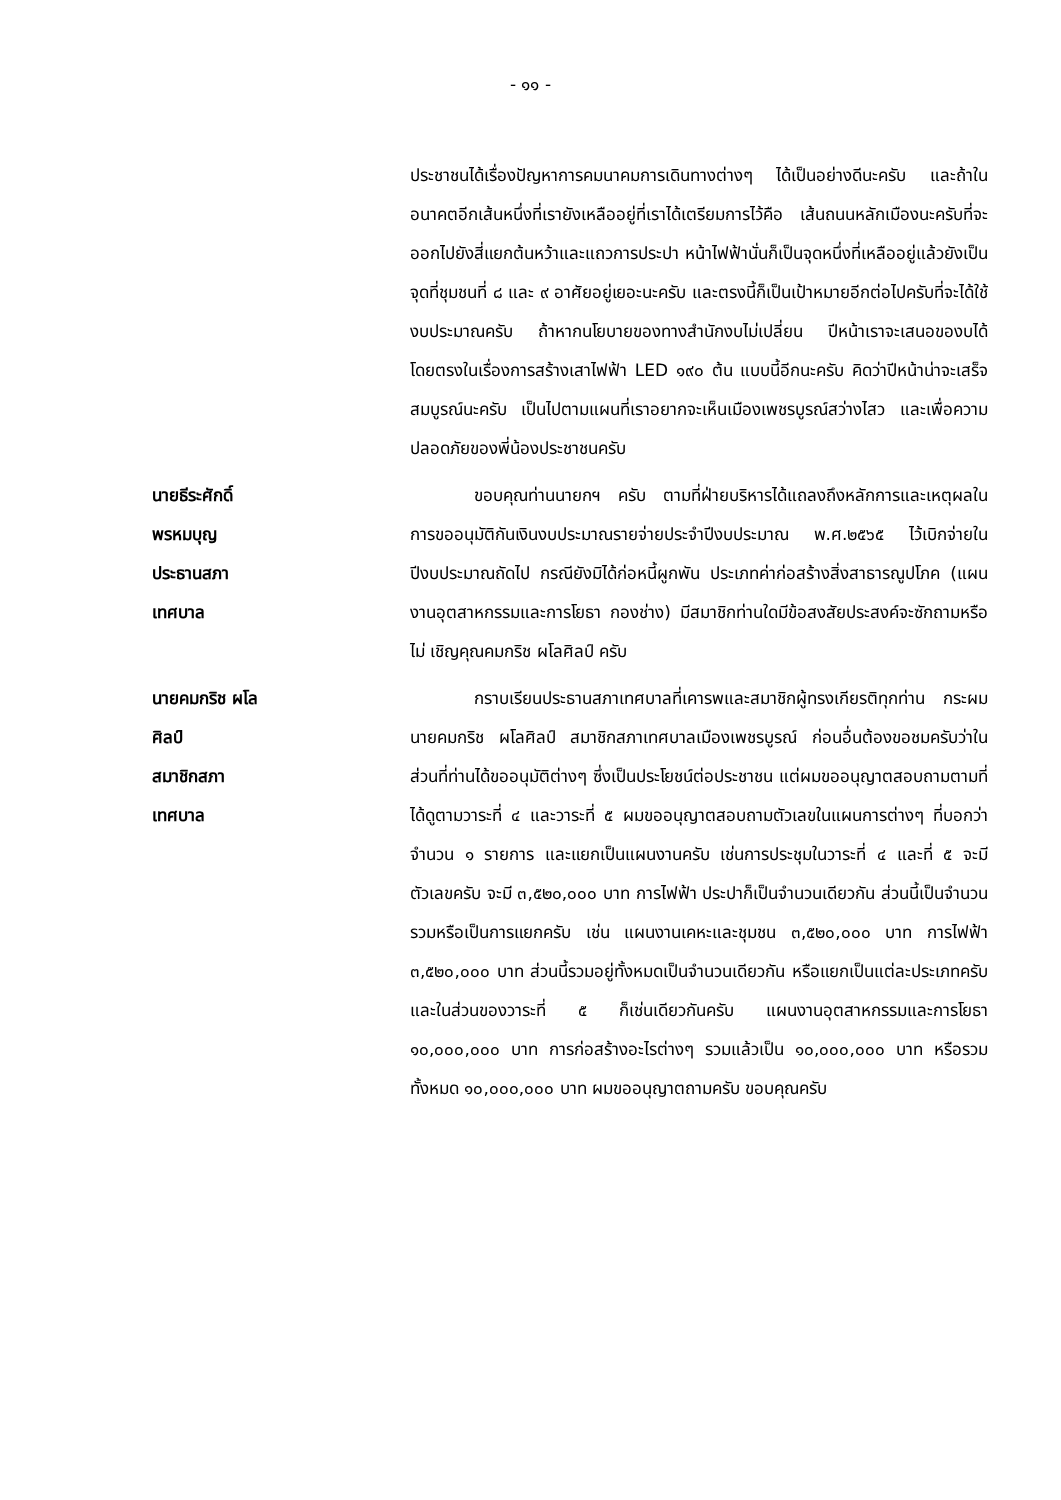- ๑๑ -
ประชาชนได้เรื่องปัญหาการคมนาคมการเดินทางต่างๆ ได้เป็นอย่างดีนะครับ และถ้าในอนาคตอีกเส้นหนึ่งที่เรายังเหลืออยู่ที่เราได้เตรียมการไว้คือ เส้นถนนหลักเมืองนะครับที่จะออกไปยังสี่แยกต้นหว้าและแถวการประปา หน้าไฟฟ้านั่นก็เป็นจุดหนึ่งที่เหลืออยู่แล้วยังเป็นจุดที่ชุมชนที่ ๘ และ ๙ อาศัยอยู่เยอะนะครับ และตรงนี้ก็เป็นเป้าหมายอีกต่อไปครับที่จะได้ใช้งบประมาณครับ ถ้าหากนโยบายของทางสำนักงบไม่เปลี่ยน ปีหน้าเราจะเสนอของบได้โดยตรงในเรื่องการสร้างเสาไฟฟ้า LED ๑๙๐ ต้น แบบนี้อีกนะครับ คิดว่าปีหน้าน่าจะเสร็จสมบูรณ์นะครับ เป็นไปตามแผนที่เราอยากจะเห็นเมืองเพชรบูรณ์สว่างไสว และเพื่อความปลอดภัยของพี่น้องประชาชนครับ
นายธีระศักดิ์ พรหมบุญ
ประธานสภาเทศบาล
ขอบคุณท่านนายกฯ ครับ ตามที่ฝ่ายบริหารได้แถลงถึงหลักการและเหตุผลในการขออนุมัติกันเงินงบประมาณรายจ่ายประจำปีงบประมาณ พ.ศ.๒๕๖๕ ไว้เบิกจ่ายในปีงบประมาณถัดไป กรณียังมิได้ก่อหนี้ผูกพัน ประเภทค่าก่อสร้างสิ่งสาธารณูปโภค (แผนงานอุตสาหกรรมและการโยธา กองช่าง) มีสมาชิกท่านใดมีข้อสงสัยประสงค์จะซักถามหรือไม่ เชิญคุณคมกริช ผโลศิลป์ ครับ
นายคมกริช ผโลศิลป์
สมาชิกสภาเทศบาล
กราบเรียนประธานสภาเทศบาลที่เคารพและสมาชิกผู้ทรงเกียรติทุกท่าน กระผมนายคมกริช ผโลศิลป์ สมาชิกสภาเทศบาลเมืองเพชรบูรณ์ ก่อนอื่นต้องขอชมครับว่าในส่วนที่ท่านได้ขออนุมัติต่างๆ ซึ่งเป็นประโยชน์ต่อประชาชน แต่ผมขออนุญาตสอบถามตามที่ได้ดูตามวาระที่ ๔ และวาระที่ ๕ ผมขออนุญาตสอบถามตัวเลขในแผนการต่างๆ ที่บอกว่าจำนวน ๑ รายการ และแยกเป็นแผนงานครับ เช่นการประชุมในวาระที่ ๔ และที่ ๕ จะมีตัวเลขครับ จะมี ๓,๕๒๐,๐๐๐ บาท การไฟฟ้า ประปาก็เป็นจำนวนเดียวกัน ส่วนนี้เป็นจำนวนรวมหรือเป็นการแยกครับ เช่น แผนงานเคหะและชุมชน ๓,๕๒๐,๐๐๐ บาท การไฟฟ้า ๓,๕๒๐,๐๐๐ บาท ส่วนนี้รวมอยู่ทั้งหมดเป็นจำนวนเดียวกัน หรือแยกเป็นแต่ละประเภทครับ และในส่วนของวาระที่ ๕ ก็เช่นเดียวกันครับ แผนงานอุตสาหกรรมและการโยธา ๑๐,๐๐๐,๐๐๐ บาท การก่อสร้างอะไรต่างๆ รวมแล้วเป็น ๑๐,๐๐๐,๐๐๐ บาท หรือรวมทั้งหมด ๑๐,๐๐๐,๐๐๐ บาท ผมขออนุญาตถามครับ ขอบคุณครับ